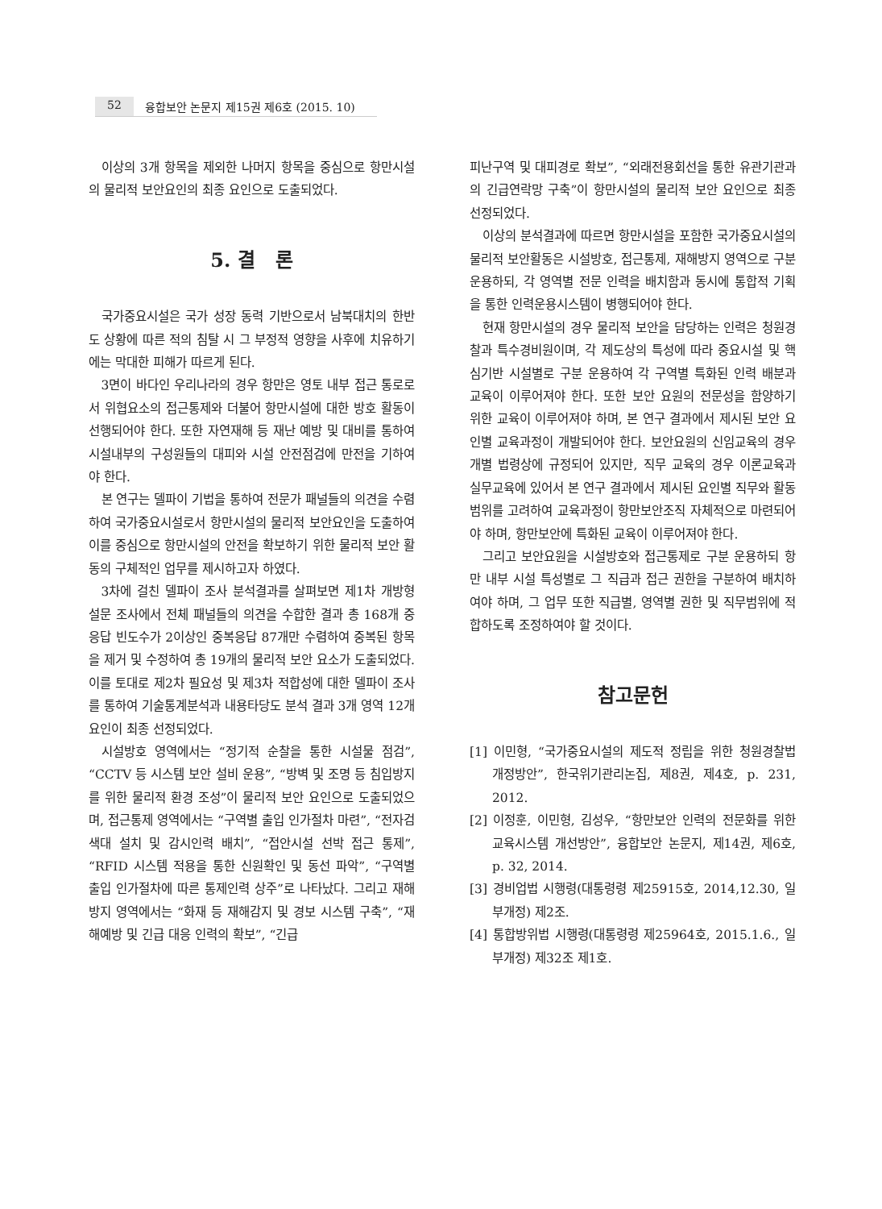52 융합보안 논문지 제15권 제6호 (2015. 10)
이상의 3개 항목을 제외한 나머지 항목을 중심으로 항만시설의 물리적 보안요인의 최종 요인으로 도출되었다.
5. 결 론
국가중요시설은 국가 성장 동력 기반으로서 남북대치의 한반도 상황에 따른 적의 침탈 시 그 부정적 영향을 사후에 치유하기에는 막대한 피해가 따르게 된다.
3면이 바다인 우리나라의 경우 항만은 영토 내부 접근 통로로서 위협요소의 접근통제와 더불어 항만시설에 대한 방호 활동이 선행되어야 한다. 또한 자연재해 등 재난 예방 및 대비를 통하여 시설내부의 구성원들의 대피와 시설 안전점검에 만전을 기하여야 한다.
본 연구는 델파이 기법을 통하여 전문가 패널들의 의견을 수렴하여 국가중요시설로서 항만시설의 물리적 보안요인을 도출하여 이를 중심으로 항만시설의 안전을 확보하기 위한 물리적 보안 활동의 구체적인 업무를 제시하고자 하였다.
3차에 걸친 델파이 조사 분석결과를 살펴보면 제1차 개방형 설문 조사에서 전체 패널들의 의견을 수합한 결과 총 168개 중 응답 빈도수가 2이상인 중복응답 87개만 수렴하여 중복된 항목을 제거 및 수정하여 총 19개의 물리적 보안 요소가 도출되었다. 이를 토대로 제2차 필요성 및 제3차 적합성에 대한 델파이 조사를 통하여 기술통계분석과 내용타당도 분석 결과 3개 영역 12개 요인이 최종 선정되었다.
시설방호 영역에서는 “정기적 순찰을 통한 시설물 점검”, “CCTV 등 시스템 보안 설비 운용”, “방벽 및 조명 등 침입방지를 위한 물리적 환경 조성”이 물리적 보안 요인으로 도출되었으며, 접근통제 영역에서는 “구역별 출입 인가절차 마련”, “전자검색대 설치 및 감시인력 배치”, “접안시설 선박 접근 통제”, “RFID 시스템 적용을 통한 신원확인 및 동선 파악”, “구역별 출입 인가절차에 따른 통제인력 상주”로 나타났다. 그리고 재해방지 영역에서는 “화재 등 재해감지 및 경보 시스템 구축”, “재해예방 및 긴급 대응 인력의 확보”, “긴급
피난구역 및 대피경로 확보”, “외래전용회선을 통한 유관기관과의 긴급연락망 구축”이 항만시설의 물리적 보안 요인으로 최종 선정되었다.
이상의 분석결과에 따르면 항만시설을 포함한 국가중요시설의 물리적 보안활동은 시설방호, 접근통제, 재해방지 영역으로 구분 운용하되, 각 영역별 전문 인력을 배치함과 동시에 통합적 기획을 통한 인력운용시스템이 병행되어야 한다.
현재 항만시설의 경우 물리적 보안을 담당하는 인력은 청원경찰과 특수경비원이며, 각 제도상의 특성에 따라 중요시설 및 핵심기반 시설별로 구분 운용하여 각 구역별 특화된 인력 배분과 교육이 이루어져야 한다. 또한 보안 요원의 전문성을 함양하기 위한 교육이 이루어져야 하며, 본 연구 결과에서 제시된 보안 요인별 교육과정이 개발되어야 한다. 보안요원의 신임교육의 경우 개별 법령상에 규정되어 있지만, 직무 교육의 경우 이론교육과 실무교육에 있어서 본 연구 결과에서 제시된 요인별 직무와 활동범위를 고려하여 교육과정이 항만보안조직 자체적으로 마련되어야 하며, 항만보안에 특화된 교육이 이루어져야 한다.
그리고 보안요원을 시설방호와 접근통제로 구분 운용하되 항만 내부 시설 특성별로 그 직급과 접근 권한을 구분하여 배치하여야 하며, 그 업무 또한 직급별, 영역별 권한 및 직무범위에 적합하도록 조정하여야 할 것이다.
참고문헌
[1] 이민형, “국가중요시설의 제도적 정립을 위한 청원경찰법 개정방안”, 한국위기관리논집, 제8권, 제4호, p. 231, 2012.
[2] 이정훈, 이민형, 김성우, “항만보안 인력의 전문화를 위한 교육시스템 개선방안”, 융합보안 논문지, 제14권, 제6호, p. 32, 2014.
[3] 경비업법 시행령(대통령령 제25915호, 2014,12.30, 일부개정) 제2조.
[4] 통합방위법 시행령(대통령령 제25964호, 2015.1.6., 일부개정) 제32조 제1호.